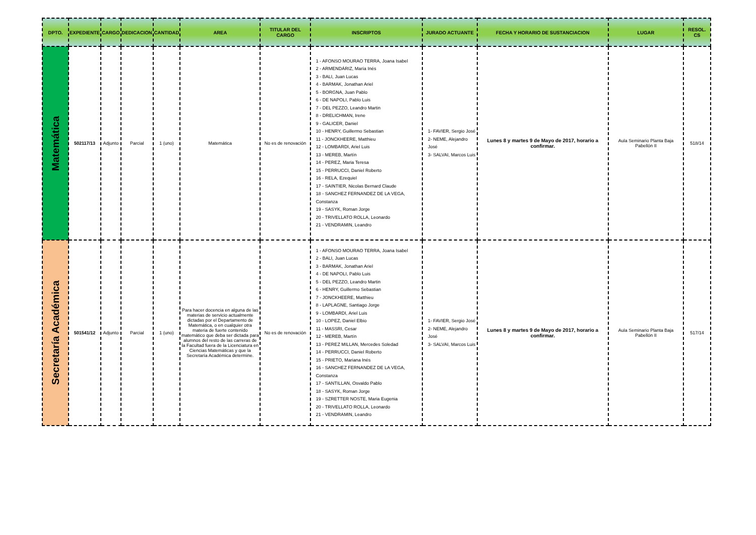| DPTO. | EXPEDIENTE | CARGO | DEDICACION | CANTIDAD | AREA | TITULAR DEL CARGO | INSCRIPTOS | JURADO ACTUANTE | FECHA Y HORARIO DE SUSTANCIACION | LUGAR | RESOL. CS |
| --- | --- | --- | --- | --- | --- | --- | --- | --- | --- | --- | --- |
| Matemática | 502117/13 | Adjunto | Parcial | 1 (uno) | Matemática | No es de renovación | 1 - AFONSO MOURAO TERRA, Joana Isabel 2 - ARMENDÁRIZ, María Inés 3 - BALI, Juan Lucas 4 - BARMAK, Jonathan Ariel 5 - BORGNA, Juan Pablo 6 - DE NAPOLI, Pablo Luis 7 - DEL PEZZO, Leandro Martin 8 - DRELICHMAN, Irene 9 - GALICER, Daniel 10 - HENRY, Guillermo Sebastian 11 - JONCKHEERE, Matthieu 12 - LOMBARDI, Ariel Luis 13 - MEREB, Martín 14 - PEREZ, Maria Teresa 15 - PERRUCCI, Daniel Roberto 16 - RELA, Ezequiel 17 - SAINTIER, Nicolas Bernard Claude 18 - SANCHEZ FERNANDEZ DE LA VEGA, Constanza 19 - SASYK, Roman Jorge 20 - TRIVELLATO ROLLA, Leonardo 21 - VENDRAMIN, Leandro | 1- FAVIER, Sergio José 2- NEME, Alejandro José 3- SALVAI, Marcos Luis | Lunes 8 y martes 9 de Mayo de 2017, horario a confirmar. | Aula Seminario Planta Baja Pabellón II | 518/14 |
| Secretaría Académica | 501541/12 | Adjunto | Parcial | 1 (uno) | Para hacer docencia en alguna de las materias de servicio actualmente dictadas por el Departamento de Matemática, o en cualquier otra materia de fuerte contenido matemático que deba ser dictada para alumnos del resto de las carreras de la Facultad fuera de la Licenciatura en Ciencias Matemáticas y que la Secretaría Académica determine. | No es de renovación | 1 - AFONSO MOURAO TERRA, Joana Isabel 2 - BALI, Juan Lucas 3 - BARMAK, Jonathan Ariel 4 - DE NAPOLI, Pablo Luis 5 - DEL PEZZO, Leandro Martin 6 - HENRY, Guillermo Sebastian 7 - JONCKHEERE, Matthieu 8 - LAPLAGNE, Santiago Jorge 9 - LOMBARDI, Ariel Luis 10 - LOPEZ, Daniel Elbio 11 - MASSRI, Cesar 12 - MEREB, Martín 13 - PEREZ MILLAN, Mercedes Soledad 14 - PERRUCCI, Daniel Roberto 15 - PRIETO, Mariana Inés 16 - SANCHEZ FERNANDEZ DE LA VEGA, Constanza 17 - SANTILLAN, Osvaldo Pablo 18 - SASYK, Roman Jorge 19 - SZRETTER NOSTE, Maria Eugenia 20 - TRIVELLATO ROLLA, Leonardo 21 - VENDRAMIN, Leandro | 1- FAVIER, Sergio José 2- NEME, Alejandro José 3- SALVAI, Marcos Luis | Lunes 8 y martes 9 de Mayo de 2017, horario a confirmar. | Aula Seminario Planta Baja Pabellón II | 517/14 |